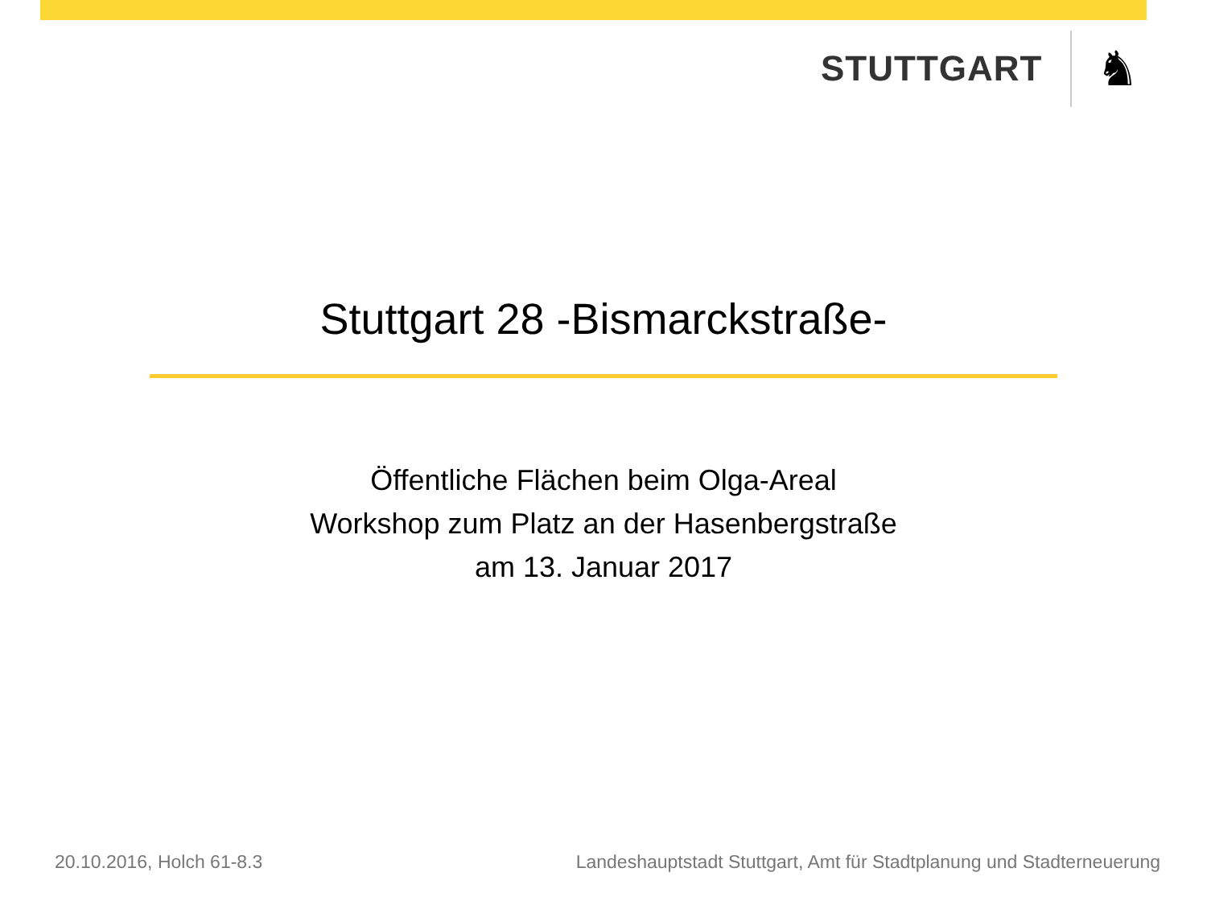STUTTGART
♞
Stuttgart 28 -Bismarckstraße-
Öffentliche Flächen beim Olga-Areal
Workshop zum Platz an der Hasenbergstraße
am 13. Januar 2017
20.10.2016, Holch 61-8.3 Landeshauptstadt Stuttgart, Amt für Stadtplanung und Stadterneuerung